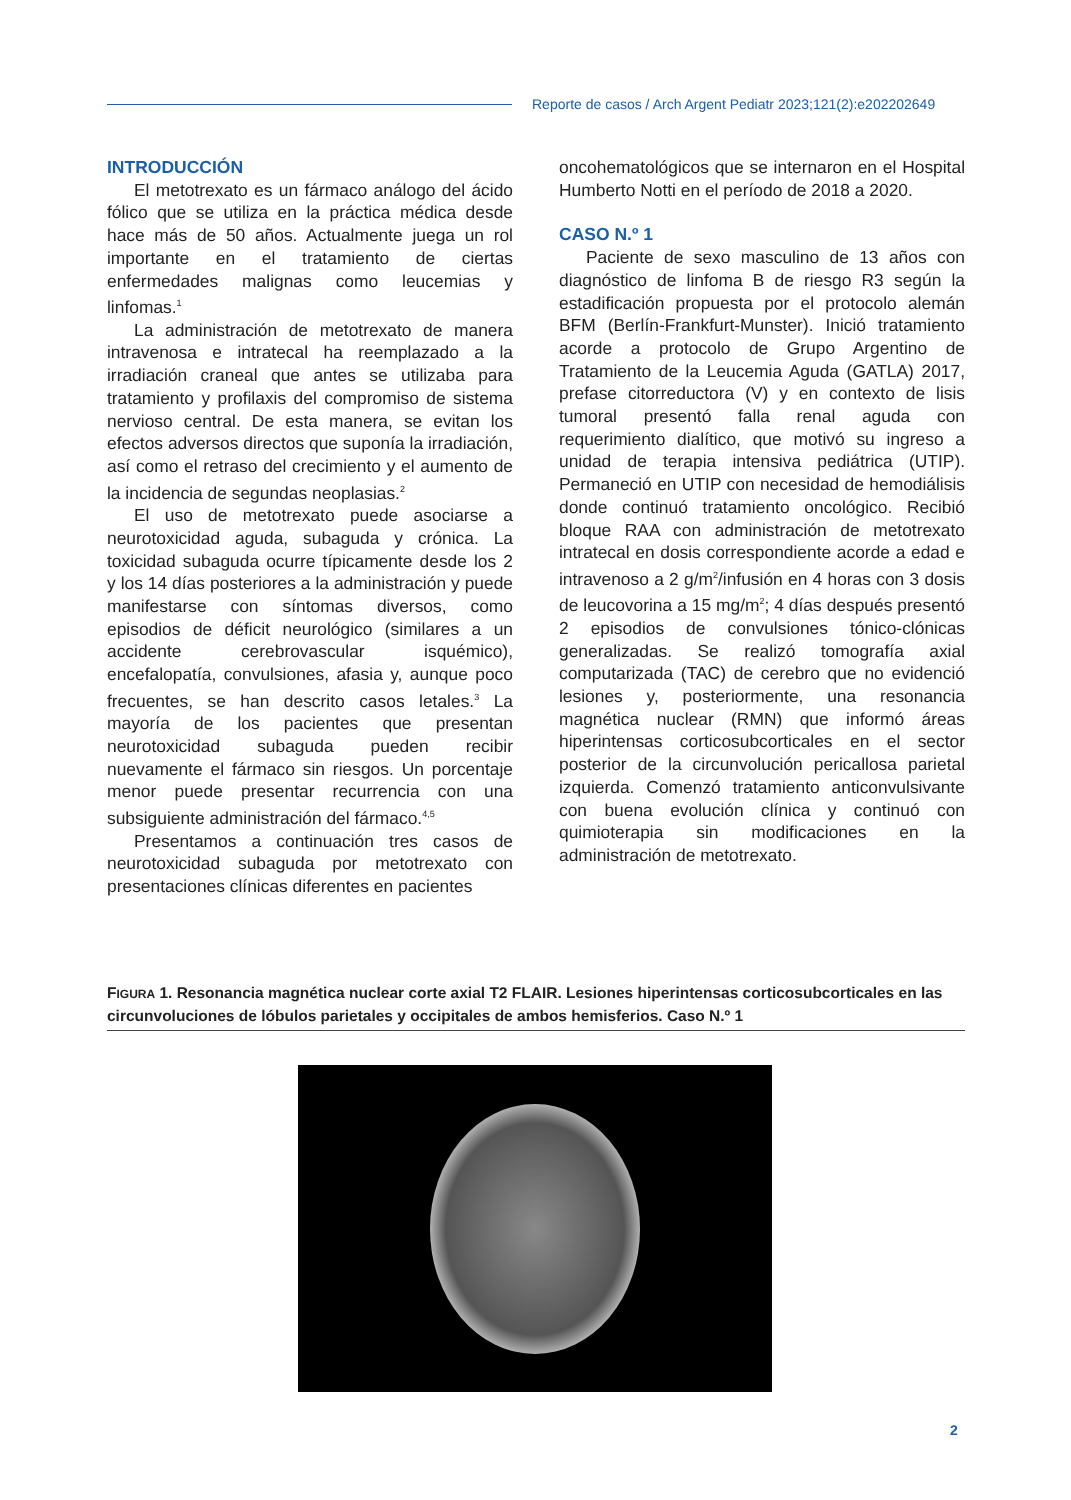Reporte de casos / Arch Argent Pediatr 2023;121(2):e202202649
INTRODUCCIÓN
El metotrexato es un fármaco análogo del ácido fólico que se utiliza en la práctica médica desde hace más de 50 años. Actualmente juega un rol importante en el tratamiento de ciertas enfermedades malignas como leucemias y linfomas.<sup>1</sup>
La administración de metotrexato de manera intravenosa e intratecal ha reemplazado a la irradiación craneal que antes se utilizaba para tratamiento y profilaxis del compromiso de sistema nervioso central. De esta manera, se evitan los efectos adversos directos que suponía la irradiación, así como el retraso del crecimiento y el aumento de la incidencia de segundas neoplasias.<sup>2</sup>
El uso de metotrexato puede asociarse a neurotoxicidad aguda, subaguda y crónica. La toxicidad subaguda ocurre típicamente desde los 2 y los 14 días posteriores a la administración y puede manifestarse con síntomas diversos, como episodios de déficit neurológico (similares a un accidente cerebrovascular isquémico), encefalopatía, convulsiones, afasia y, aunque poco frecuentes, se han descrito casos letales.<sup>3</sup> La mayoría de los pacientes que presentan neurotoxicidad subaguda pueden recibir nuevamente el fármaco sin riesgos. Un porcentaje menor puede presentar recurrencia con una subsiguiente administración del fármaco.<sup>4,5</sup>
Presentamos a continuación tres casos de neurotoxicidad subaguda por metotrexato con presentaciones clínicas diferentes en pacientes
oncohematológicos que se internaron en el Hospital Humberto Notti en el período de 2018 a 2020.
CASO N.º 1
Paciente de sexo masculino de 13 años con diagnóstico de linfoma B de riesgo R3 según la estadificación propuesta por el protocolo alemán BFM (Berlín-Frankfurt-Munster). Inició tratamiento acorde a protocolo de Grupo Argentino de Tratamiento de la Leucemia Aguda (GATLA) 2017, prefase citorreductora (V) y en contexto de lisis tumoral presentó falla renal aguda con requerimiento dialítico, que motivó su ingreso a unidad de terapia intensiva pediátrica (UTIP). Permaneció en UTIP con necesidad de hemodiálisis donde continuó tratamiento oncológico. Recibió bloque RAA con administración de metotrexato intratecal en dosis correspondiente acorde a edad e intravenoso a 2 g/m<sup>2</sup>/infusión en 4 horas con 3 dosis de leucovorina a 15 mg/m<sup>2</sup>; 4 días después presentó 2 episodios de convulsiones tónico-clónicas generalizadas. Se realizó tomografía axial computarizada (TAC) de cerebro que no evidenció lesiones y, posteriormente, una resonancia magnética nuclear (RMN) que informó áreas hiperintensas corticosubcorticales en el sector posterior de la circunvolución pericallosa parietal izquierda. Comenzó tratamiento anticonvulsivante con buena evolución clínica y continuó con quimioterapia sin modificaciones en la administración de metotrexato.
FIGURA 1. Resonancia magnética nuclear corte axial T2 FLAIR. Lesiones hiperintensas corticosubcorticales en las circunvoluciones de lóbulos parietales y occipitales de ambos hemisferios. Caso N.º 1
2